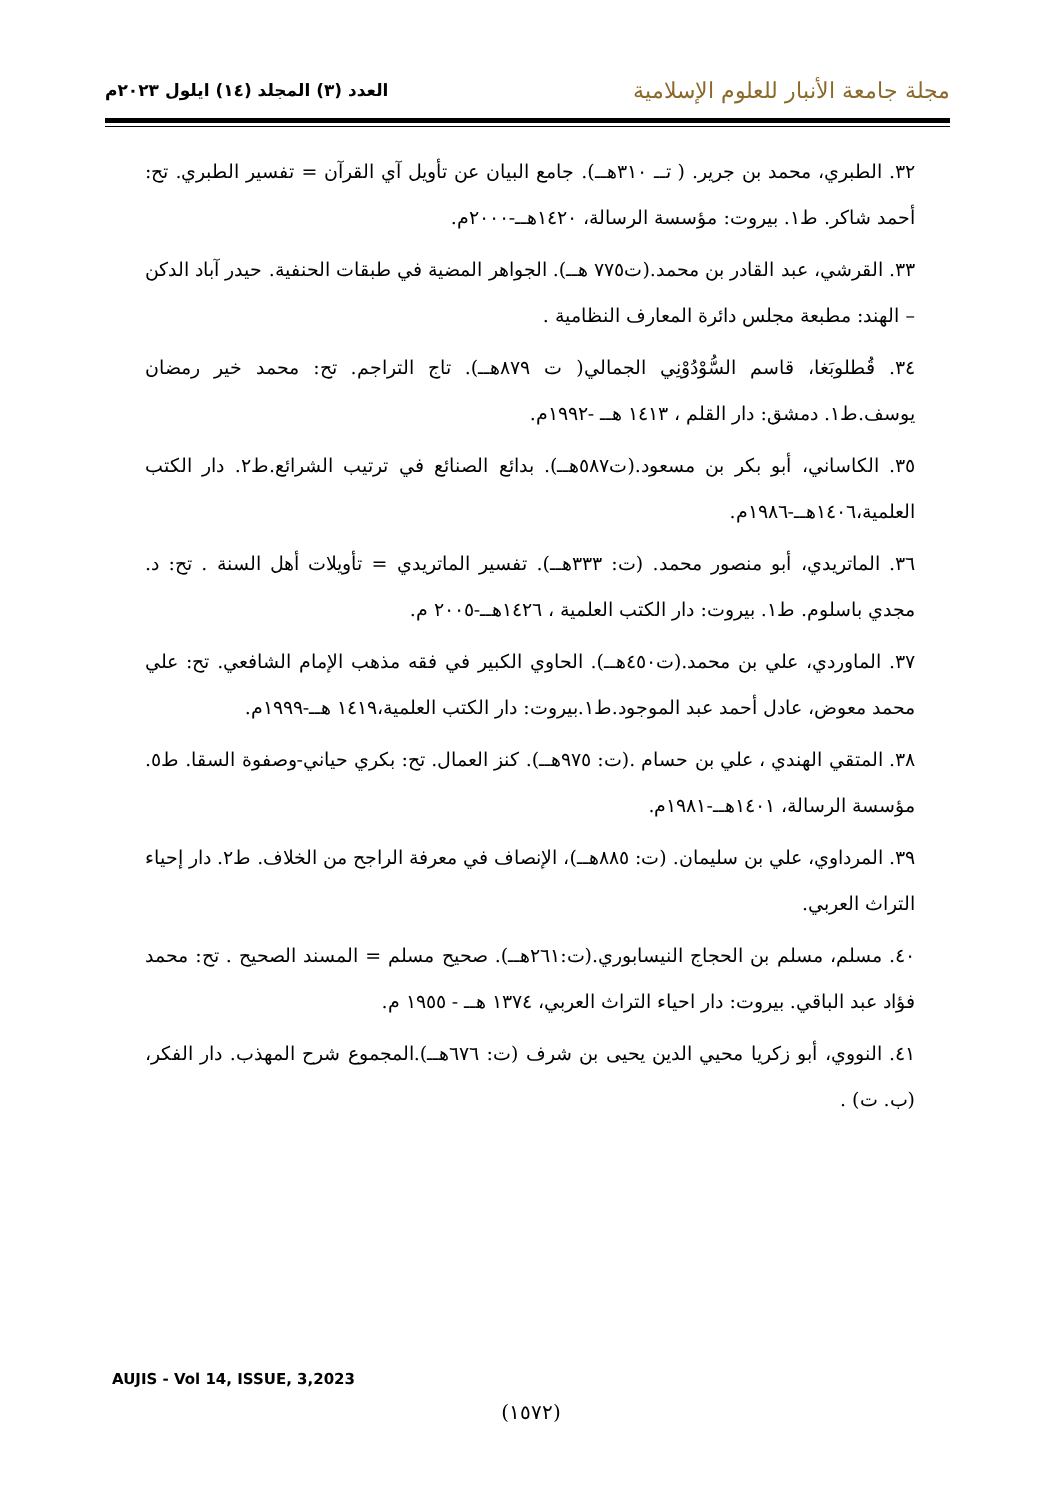مجلة جامعة الأنبار للعلوم الإسلامية
العدد (٣) المجلد (١٤) ايلول ٢٠٢٣م
٣٢. الطبري، محمد بن جرير. ( تــ ٣١٠هــ). جامع البيان عن تأويل آي القرآن = تفسير الطبري. تح: أحمد شاكر. ط١. بيروت: مؤسسة الرسالة، ١٤٢٠هــ-٢٠٠٠م.
٣٣. القرشي، عبد القادر بن محمد.(ت٧٧٥ هــ). الجواهر المضية في طبقات الحنفية. حيدر آباد الدكن – الهند: مطبعة مجلس دائرة المعارف النظامية .
٣٤. قُطلوبَغا، قاسم السُّوْدُوْنِي الجمالي( ت ٨٧٩هــ). تاج التراجم. تح: محمد خير رمضان يوسف.ط١. دمشق: دار القلم ، ١٤١٣ هــ -١٩٩٢م.
٣٥. الكاساني، أبو بكر بن مسعود.(ت٥٨٧هــ). بدائع الصنائع في ترتيب الشرائع.ط٢. دار الكتب العلمية،١٤٠٦هــ-١٩٨٦م.
٣٦. الماتريدي، أبو منصور محمد. (ت: ٣٣٣هــ). تفسير الماتريدي = تأويلات أهل السنة . تح: د. مجدي باسلوم. ط١. بيروت: دار الكتب العلمية ، ١٤٢٦هــ-٢٠٠٥ م.
٣٧. الماوردي، علي بن محمد.(ت٤٥٠هــ). الحاوي الكبير في فقه مذهب الإمام الشافعي. تح: علي محمد معوض، عادل أحمد عبد الموجود.ط١.بيروت: دار الكتب العلمية،١٤١٩ هــ-١٩٩٩م.
٣٨. المتقي الهندي ، علي بن حسام .(ت: ٩٧٥هــ). كنز العمال. تح: بكري حياني-وصفوة السقا. ط٥. مؤسسة الرسالة، ١٤٠١هــ-١٩٨١م.
٣٩. المرداوي، علي بن سليمان. (ت: ٨٨٥هــ)، الإنصاف في معرفة الراجح من الخلاف. ط٢. دار إحياء التراث العربي.
٤٠. مسلم، مسلم بن الحجاج النيسابوري.(ت:٢٦١هــ). صحيح مسلم = المسند الصحيح . تح: محمد فؤاد عبد الباقي. بيروت: دار احياء التراث العربي، ١٣٧٤ هــ - ١٩٥٥ م.
٤١. النووي، أبو زكريا محيي الدين يحيى بن شرف (ت: ٦٧٦هــ).المجموع شرح المهذب. دار الفكر، (ب. ت) .
AUJIS - Vol 14, ISSUE, 3,2023
(١٥٧٢)